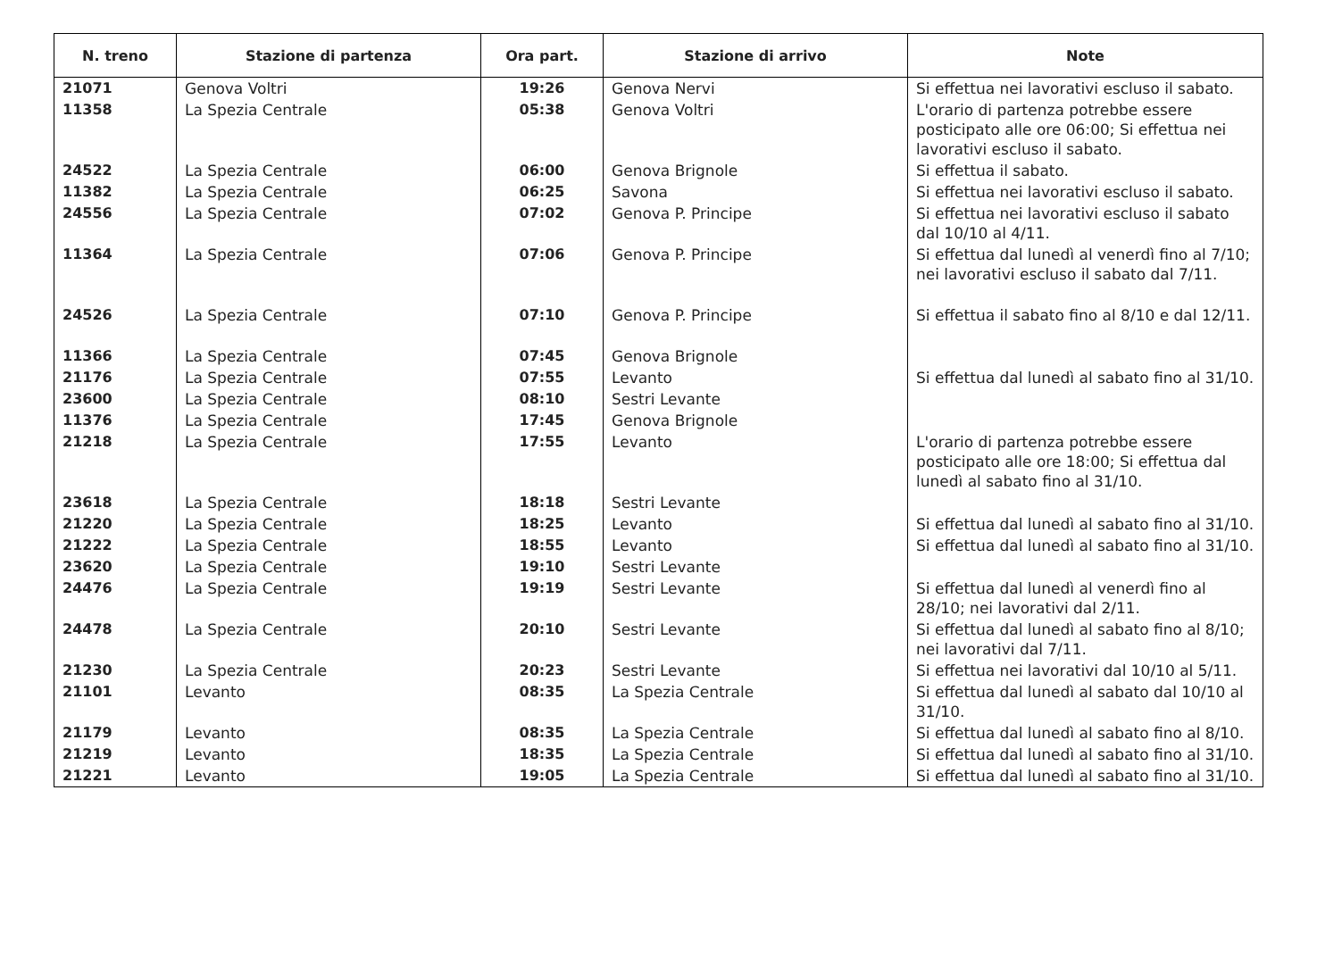| N. treno | Stazione di partenza | Ora part. | Stazione di arrivo | Note |
| --- | --- | --- | --- | --- |
| 21071 | Genova Voltri | 19:26 | Genova Nervi | Si effettua nei lavorativi escluso il sabato. |
| 11358 | La Spezia Centrale | 05:38 | Genova Voltri | L'orario di partenza potrebbe essere posticipato alle ore 06:00; Si effettua nei lavorativi escluso il sabato. |
| 24522 | La Spezia Centrale | 06:00 | Genova Brignole | Si effettua il sabato. |
| 11382 | La Spezia Centrale | 06:25 | Savona | Si effettua nei lavorativi escluso il sabato. |
| 24556 | La Spezia Centrale | 07:02 | Genova P. Principe | Si effettua nei lavorativi escluso il sabato dal 10/10 al 4/11. |
| 11364 | La Spezia Centrale | 07:06 | Genova P. Principe | Si effettua dal lunedì al venerdì fino al 7/10; nei lavorativi escluso il sabato dal 7/11. |
| 24526 | La Spezia Centrale | 07:10 | Genova P. Principe | Si effettua il sabato fino al 8/10 e dal 12/11. |
| 11366 | La Spezia Centrale | 07:45 | Genova Brignole | |
| 21176 | La Spezia Centrale | 07:55 | Levanto | Si effettua dal lunedì al sabato fino al 31/10. |
| 23600 | La Spezia Centrale | 08:10 | Sestri Levante | |
| 11376 | La Spezia Centrale | 17:45 | Genova Brignole | |
| 21218 | La Spezia Centrale | 17:55 | Levanto | L'orario di partenza potrebbe essere posticipato alle ore 18:00; Si effettua dal lunedì al sabato fino al 31/10. |
| 23618 | La Spezia Centrale | 18:18 | Sestri Levante | |
| 21220 | La Spezia Centrale | 18:25 | Levanto | Si effettua dal lunedì al sabato fino al 31/10. |
| 21222 | La Spezia Centrale | 18:55 | Levanto | Si effettua dal lunedì al sabato fino al 31/10. |
| 23620 | La Spezia Centrale | 19:10 | Sestri Levante | |
| 24476 | La Spezia Centrale | 19:19 | Sestri Levante | Si effettua dal lunedì al venerdì fino al 28/10; nei lavorativi dal 2/11. |
| 24478 | La Spezia Centrale | 20:10 | Sestri Levante | Si effettua dal lunedì al sabato fino al 8/10; nei lavorativi dal 7/11. |
| 21230 | La Spezia Centrale | 20:23 | Sestri Levante | Si effettua nei lavorativi dal 10/10 al 5/11. |
| 21101 | Levanto | 08:35 | La Spezia Centrale | Si effettua dal lunedì al sabato dal 10/10 al 31/10. |
| 21179 | Levanto | 08:35 | La Spezia Centrale | Si effettua dal lunedì al sabato fino al 8/10. |
| 21219 | Levanto | 18:35 | La Spezia Centrale | Si effettua dal lunedì al sabato fino al 31/10. |
| 21221 | Levanto | 19:05 | La Spezia Centrale | Si effettua dal lunedì al sabato fino al 31/10. |